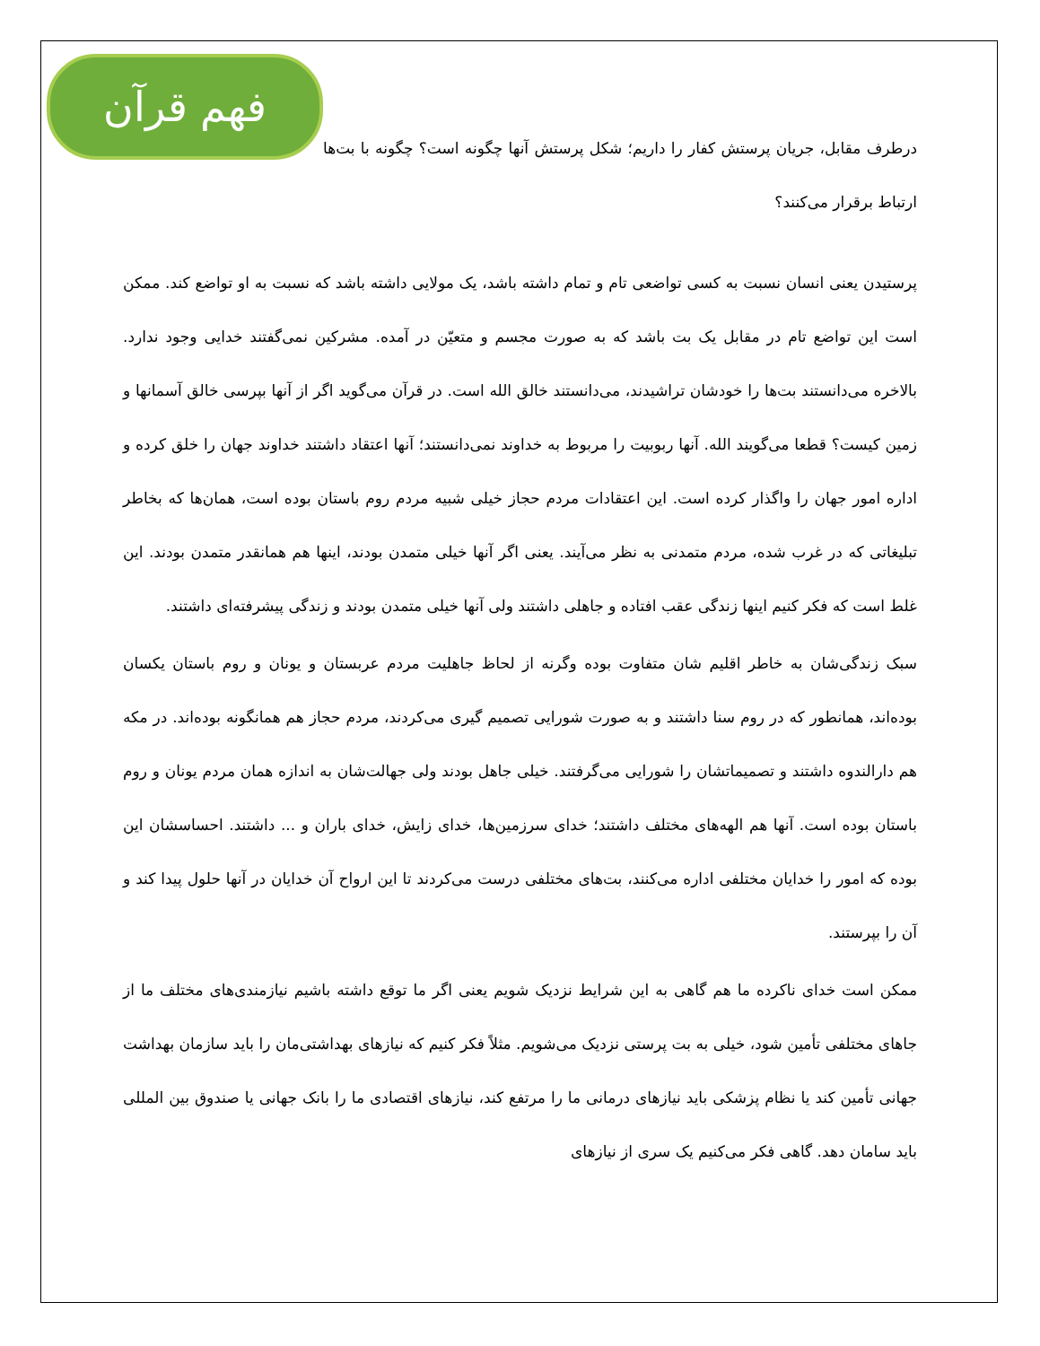فهم قرآن
درطرف مقابل، جریان پرستش کفار را داریم؛ شکل پرستش آنها چگونه است؟ چگونه با بت‌ها ارتباط برقرار می‌کنند؟
پرستیدن یعنی انسان نسبت به کسی تواضعی تام و تمام داشته باشد، یک مولایی داشته باشد که نسبت به او تواضع کند. ممکن است این تواضع تام در مقابل یک بت باشد که به صورت مجسم و متعیّن در آمده. مشرکین نمی‌گفتند خدایی وجود ندارد. بالاخره می‌دانستند بت‌ها را خودشان تراشیدند، می‌دانستند خالق الله است. در قرآن می‌گوید اگر از آنها بپرسی خالق آسمانها و زمین کیست؟ قطعا می‌گویند الله. آنها ربوبیت را مربوط به خداوند نمی‌دانستند؛ آنها اعتقاد داشتند خداوند جهان را خلق کرده و اداره امور جهان را واگذار کرده است. این اعتقادات مردم حجاز خیلی شبیه مردم روم باستان بوده است، همان‌ها که بخاطر تبلیغاتی که در غرب شده، مردم متمدنی به نظر می‌آیند. یعنی اگر آنها خیلی متمدن بودند، اینها هم همانقدر متمدن بودند. این غلط است که فکر کنیم اینها زندگی عقب افتاده و جاهلی داشتند ولی آنها خیلی متمدن بودند و زندگی پیشرفته‌ای داشتند.
سبک زندگی‌شان به خاطر اقلیم شان متفاوت بوده وگرنه از لحاظ جاهلیت مردم عربستان و یونان و روم باستان یکسان بوده‌اند، همانطور که در روم سنا داشتند و به صورت شورایی تصمیم گیری می‌کردند، مردم حجاز هم همانگونه بوده‌اند. در مکه هم دارالندوه داشتند و تصمیماتشان را شورایی می‌گرفتند. خیلی جاهل بودند ولی جهالت‌شان به اندازه همان مردم یونان و روم باستان بوده است. آنها هم الهه‌های مختلف داشتند؛ خدای سرزمین‌ها، خدای زایش، خدای باران و ... داشتند. احساسشان این بوده که امور را خدایان مختلفی اداره می‌کنند، بت‌های مختلفی درست می‌کردند تا این ارواح آن خدایان در آنها حلول پیدا کند و آن را بپرستند.
ممکن است خدای ناکرده ما هم گاهی به این شرایط نزدیک شویم یعنی اگر ما توقع داشته باشیم نیازمندی‌های مختلف ما از جاهای مختلفی تأمین شود، خیلی به بت پرستی نزدیک می‌شویم. مثلاً فکر کنیم که نیازهای بهداشتی‌مان را باید سازمان بهداشت جهانی تأمین کند یا نظام پزشکی باید نیازهای درمانی ما را مرتفع کند، نیازهای اقتصادی ما را بانک جهانی یا صندوق بین المللی باید سامان دهد. گاهی فکر می‌کنیم یک سری از نیازهای